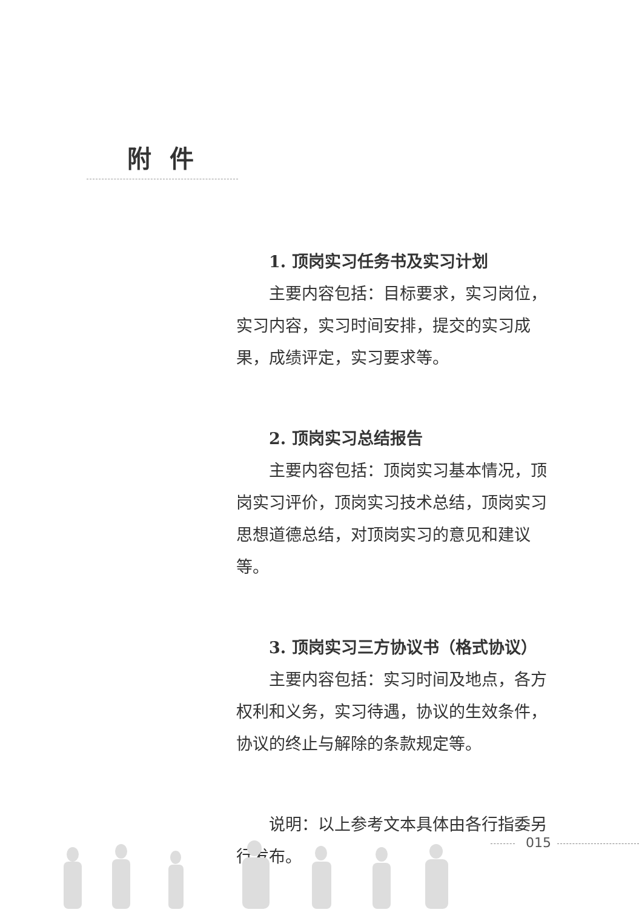附件
1. 顶岗实习任务书及实习计划
主要内容包括：目标要求，实习岗位，实习内容，实习时间安排，提交的实习成果，成绩评定，实习要求等。
2. 顶岗实习总结报告
主要内容包括：顶岗实习基本情况，顶岗实习评价，顶岗实习技术总结，顶岗实习思想道德总结，对顶岗实习的意见和建议等。
3. 顶岗实习三方协议书（格式协议）
主要内容包括：实习时间及地点，各方权利和义务，实习待遇，协议的生效条件，协议的终止与解除的条款规定等。
说明：以上参考文本具体由各行指委另行发布。
015